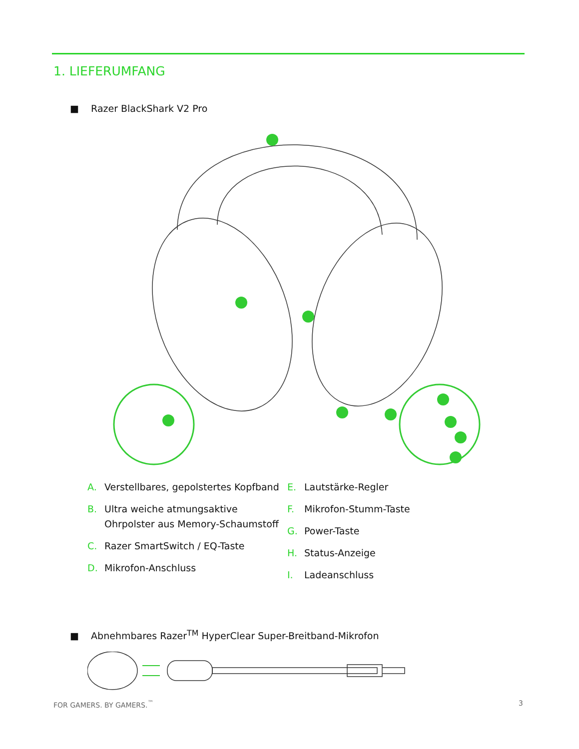1. LIEFERUMFANG
■ Razer BlackShark V2 Pro
A. Verstellbares, gepolstertes Kopfband
B. Ultra weiche atmungsaktive Ohrpolster aus Memory-Schaumstoff
C. Razer SmartSwitch / EQ-Taste
D. Mikrofon-Anschluss
E. Lautstärke-Regler
F. Mikrofon-Stumm-Taste
G. Power-Taste
H. Status-Anzeige
I. Ladeanschluss
■ Abnehmbares Razer<sup>TM</sup> HyperClear Super-Breitband-Mikrofon
FOR GAMERS. BY GAMERS.<sup>™</sup> 3